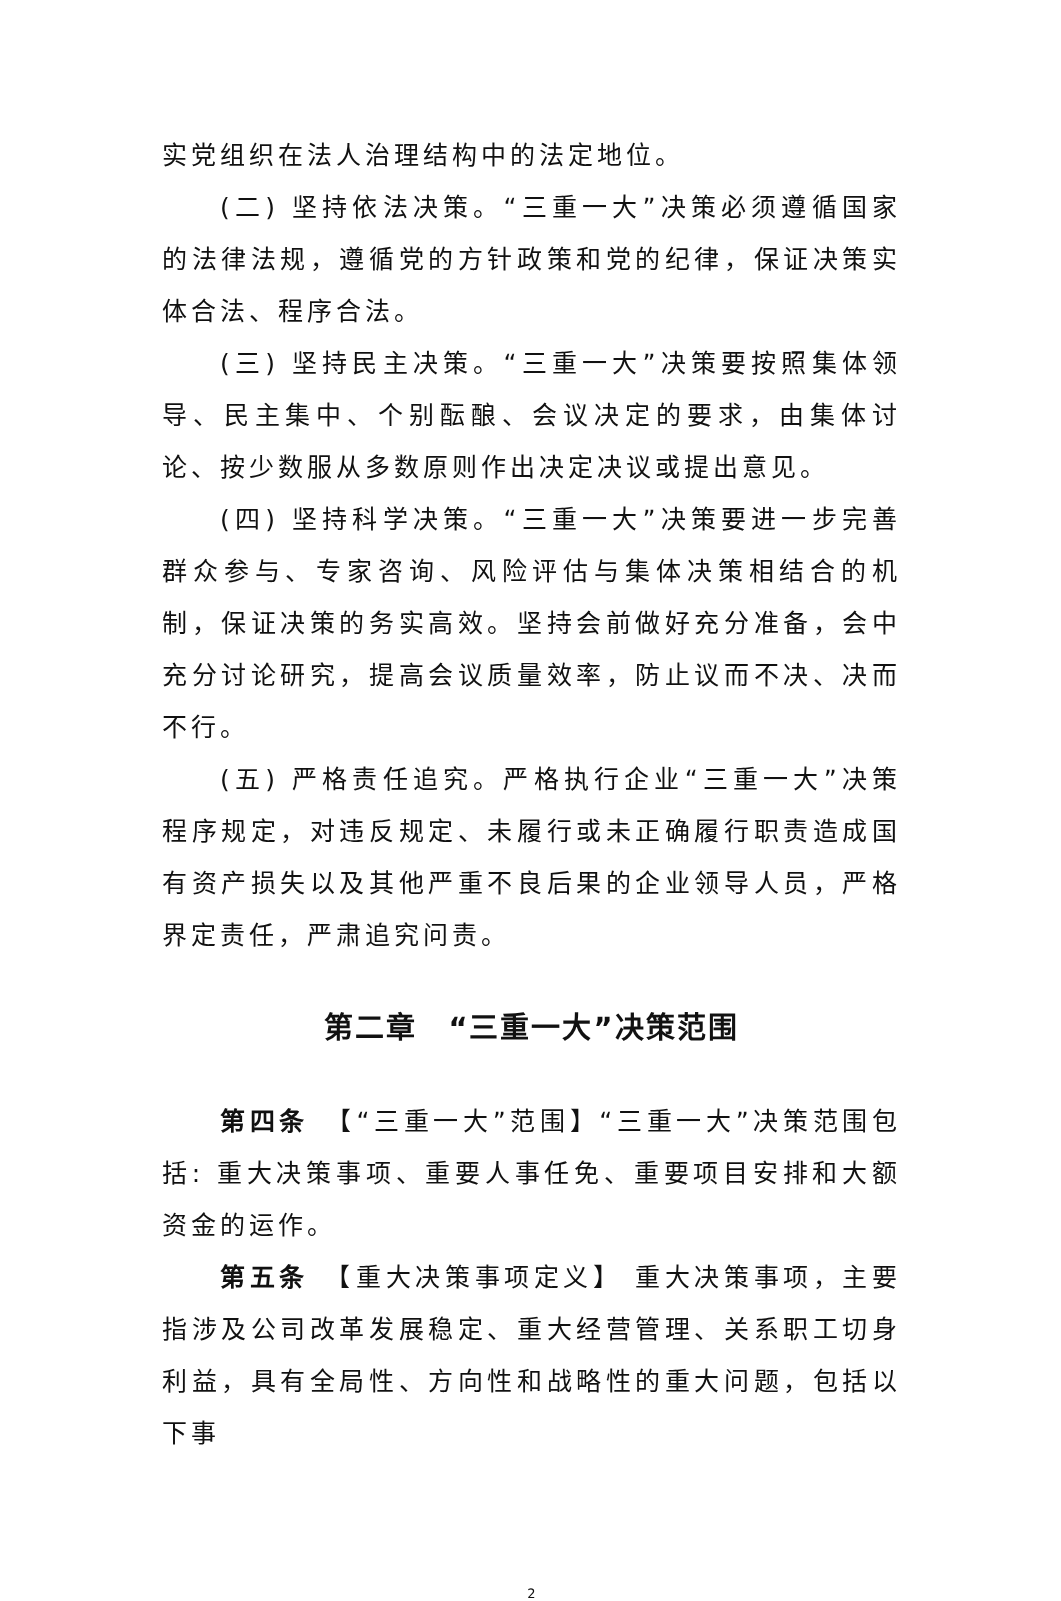实党组织在法人治理结构中的法定地位。
(二) 坚持依法决策。“三重一大”决策必须遵循国家的法律法规，遵循党的方针政策和党的纪律，保证决策实体合法、程序合法。
(三) 坚持民主决策。“三重一大”决策要按照集体领导、民主集中、个别酝酿、会议决定的要求，由集体讨论、按少数服从多数原则作出决定决议或提出意见。
(四) 坚持科学决策。“三重一大”决策要进一步完善群众参与、专家咨询、风险评估与集体决策相结合的机制，保证决策的务实高效。坚持会前做好充分准备，会中充分讨论研究，提高会议质量效率，防止议而不决、决而不行。
(五) 严格责任追究。严格执行企业“三重一大”决策程序规定，对违反规定、未履行或未正确履行职责造成国有资产损失以及其他严重不良后果的企业领导人员，严格界定责任，严肃追究问责。
第二章　“三重一大”决策范围
第四条　【“三重一大”范围】“三重一大”决策范围包括: 重大决策事项、重要人事任免、重要项目安排和大额资金的运作。
第五条　【重大决策事项定义】 重大决策事项，主要指涉及公司改革发展稳定、重大经营管理、关系职工切身利益，具有全局性、方向性和战略性的重大问题，包括以下事
2